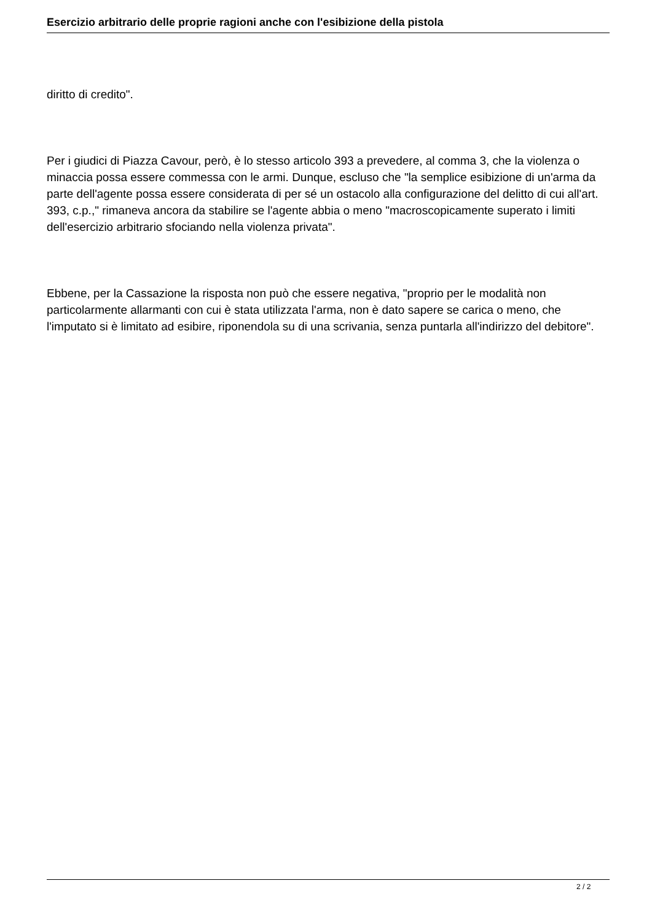Esercizio arbitrario delle proprie ragioni anche con l'esibizione della pistola
diritto di credito".
Per i giudici di Piazza Cavour, però, è lo stesso articolo 393 a prevedere, al comma 3, che la violenza o minaccia possa essere commessa con le armi. Dunque, escluso che "la semplice esibizione di un'arma da parte dell'agente possa essere considerata di per sé un ostacolo alla configurazione del delitto di cui all'art. 393, c.p.," rimaneva ancora da stabilire se l'agente abbia o meno "macroscopicamente superato i limiti dell'esercizio arbitrario sfociando nella violenza privata".
Ebbene, per la Cassazione la risposta non può che essere negativa, "proprio per le modalità non particolarmente allarmanti con cui è stata utilizzata l'arma, non è dato sapere se carica o meno, che l'imputato si è limitato ad esibire, riponendola su di una scrivania, senza puntarla all'indirizzo del debitore".
2 / 2